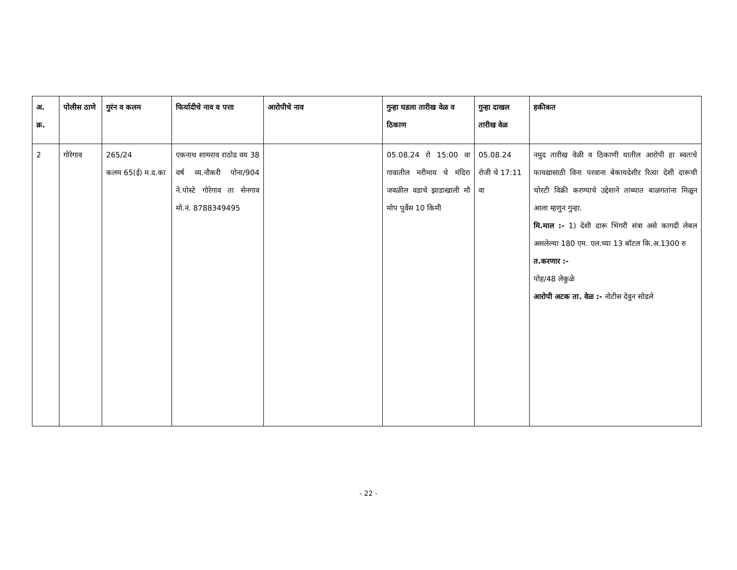| अ. क्र. | पोलीस ठाणे | गुरंन व कलम | फिर्यादीचे नाव व पत्ता | आरोपीचे नाव | गुन्हा घडला तारीख वेळ व ठिकाण | गुन्हा दाखल तारीख वेळ | हकीकत |
| --- | --- | --- | --- | --- | --- | --- | --- |
| 2 | गोरेगाव | 265/24 कलम 65(ई) म.द.का | एकनाथ शामराव राठोड वय 38 वर्ष व्य.नौकरी पोना/904 ने.पोस्टे गोरेगाव ता सेनगाव मो.नं. 8788349495 | | 05.08.24 रो 15:00 वा गावातील मरीमाय चे मंदिरा जवळील वडाचे झाडाखाली मौ मोप पुर्वेस 10 किमी | 05.08.24 रोजी चे 17:11 वा | नमुद तारीख वेळी व ठिकाणी यातील आरोपी हा स्वतःचे फायद्यासाठी विना परवाना बेकायदेशीर रित्या देशी दारूची चोरटी विक्री करण्याचे उद्देशाने ताब्यात बाळगतांना मिळुन आला म्हणुन गुन्हा. मि.माल :- 1) देशी दारू भिंगरी संत्रा असे कागदी लेबल असलेल्या 180 एम. एल.च्या 13 बॉटल कि.अ.1300 रु त.करणार :- पोह/48 लेकुळे आरोपी अटक ता. वेळ :- नोटीस देवुन सोडले |
- 22 -